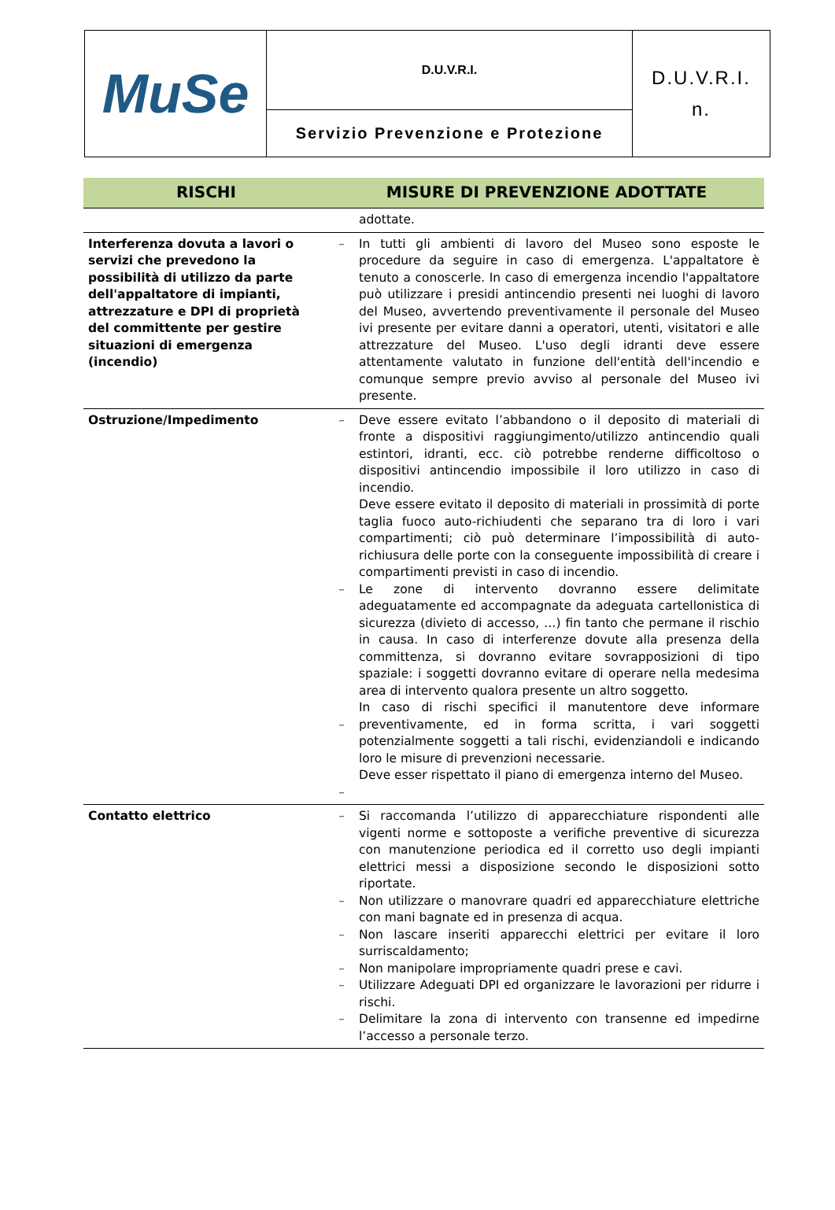| MuSe | D.U.V.R.I. | D.U.V.R.I. n. |
| | Servizio Prevenzione e Protezione | |
| RISCHI | MISURE DI PREVENZIONE ADOTTATE | |
| --- | --- | --- |
| | | adottate. |
| Interferenza dovuta a lavori o servizi che prevedono la possibilità di utilizzo da parte dell'appaltatore di impianti, attrezzature e DPI di proprietà del committente per gestire situazioni di emergenza (incendio) | – | In tutti gli ambienti di lavoro del Museo sono esposte le procedure da seguire in caso di emergenza. L'appaltatore è tenuto a conoscerle. In caso di emergenza incendio l'appaltatore può utilizzare i presidi antincendio presenti nei luoghi di lavoro del Museo, avvertendo preventivamente il personale del Museo ivi presente per evitare danni a operatori, utenti, visitatori e alle attrezzature del Museo. L'uso degli idranti deve essere attentamente valutato in funzione dell'entità dell'incendio e comunque sempre previo avviso al personale del Museo ivi presente. |
| Ostruzione/Impedimento | – – – – | Deve essere evitato l’abbandono o il deposito di materiali di fronte a dispositivi raggiungimento/utilizzo antincendio quali estintori, idranti, ecc. ciò potrebbe renderne difficoltoso o dispositivi antincendio impossibile il loro utilizzo in caso di incendio. Deve essere evitato il deposito di materiali in prossimità di porte taglia fuoco auto-richiudenti che separano tra di loro i vari compartimenti; ciò può determinare l’impossibilità di auto-richiusura delle porte con la conseguente impossibilità di creare i compartimenti previsti in caso di incendio. Le zone di intervento dovranno essere delimitate adeguatamente ed accompagnate da adeguata cartellonistica di sicurezza (divieto di accesso, …) fin tanto che permane il rischio in causa. In caso di interferenze dovute alla presenza della committenza, si dovranno evitare sovrapposizioni di tipo spaziale: i soggetti dovranno evitare di operare nella medesima area di intervento qualora presente un altro soggetto. In caso di rischi specifici il manutentore deve informare preventivamente, ed in forma scritta, i vari soggetti potenzialmente soggetti a tali rischi, evidenziandoli e indicando loro le misure di prevenzioni necessarie. Deve esser rispettato il piano di emergenza interno del Museo. |
| Contatto elettrico | – – – – – – | Si raccomanda l’utilizzo di apparecchiature rispondenti alle vigenti norme e sottoposte a verifiche preventive di sicurezza con manutenzione periodica ed il corretto uso degli impianti elettrici messi a disposizione secondo le disposizioni sotto riportate. Non utilizzare o manovrare quadri ed apparecchiature elettriche con mani bagnate ed in presenza di acqua. Non lascare inseriti apparecchi elettrici per evitare il loro surriscaldamento; Non manipolare impropriamente quadri prese e cavi. Utilizzare Adeguati DPI ed organizzare le lavorazioni per ridurre i rischi. Delimitare la zona di intervento con transenne ed impedirne l’accesso a personale terzo. |